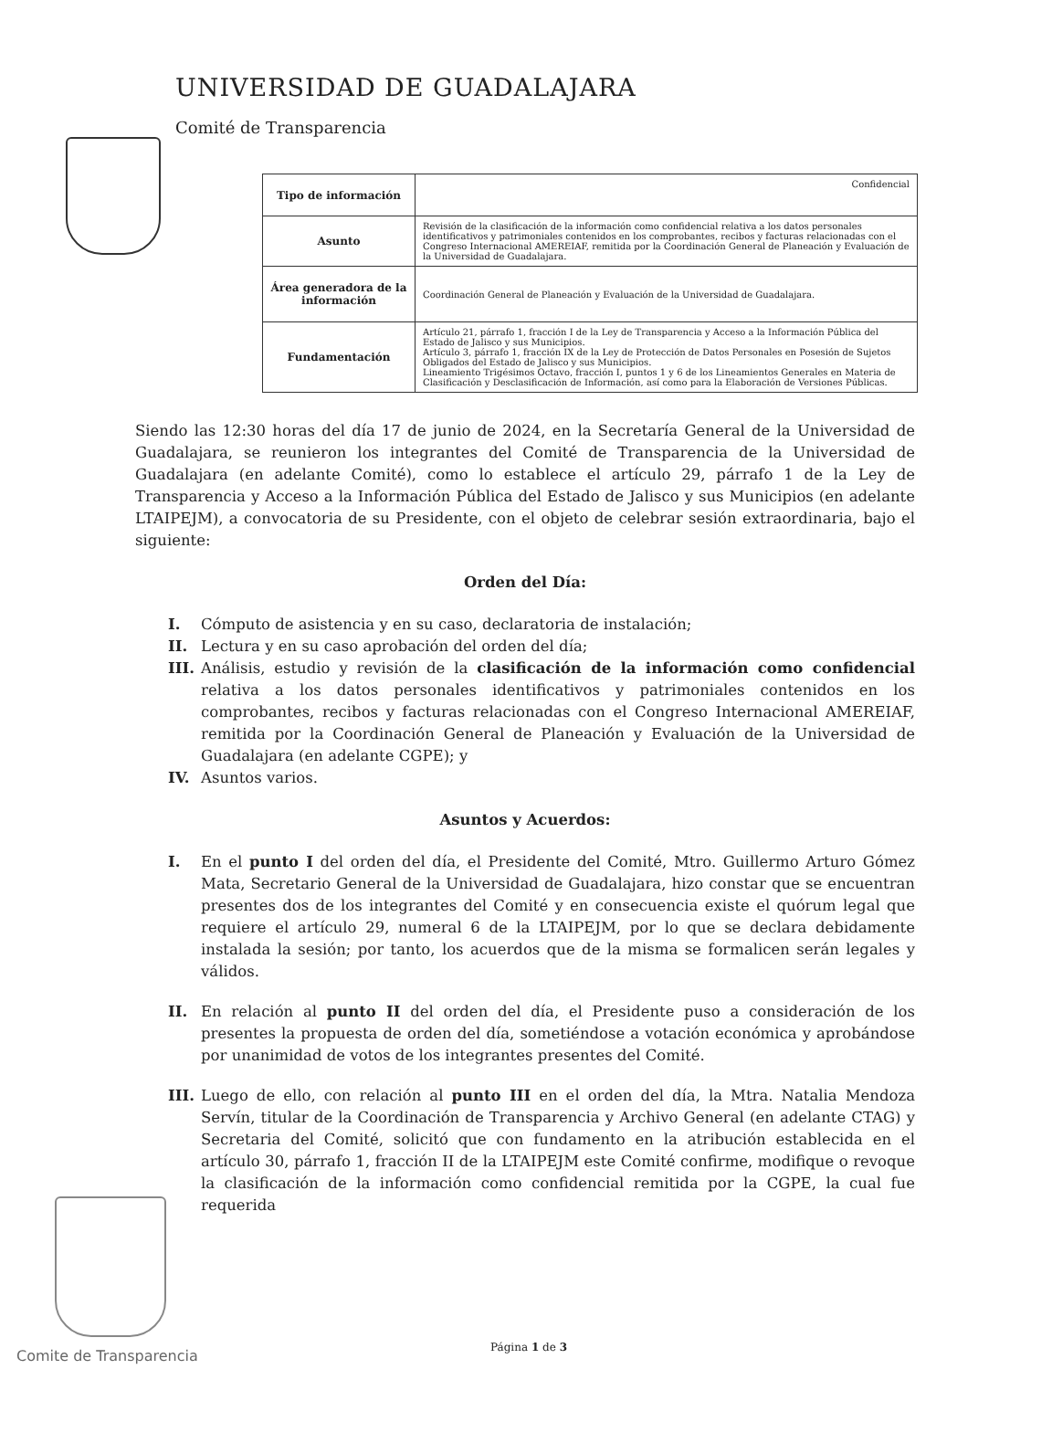UNIVERSIDAD DE GUADALAJARA
Comité de Transparencia
| Tipo de información | Confidencial |
| Asunto | Revisión de la clasificación de la información como confidencial relativa a los datos personales identificativos y patrimoniales contenidos en los comprobantes, recibos y facturas relacionadas con el Congreso Internacional AMEREIAF, remitida por la Coordinación General de Planeación y Evaluación de la Universidad de Guadalajara. |
| Área generadora de la información | Coordinación General de Planeación y Evaluación de la Universidad de Guadalajara. |
| Fundamentación | Artículo 21, párrafo 1, fracción I de la Ley de Transparencia y Acceso a la Información Pública del Estado de Jalisco y sus Municipios. Artículo 3, párrafo 1, fracción IX de la Ley de Protección de Datos Personales en Posesión de Sujetos Obligados del Estado de Jalisco y sus Municipios. Lineamiento Trigésimos Octavo, fracción I, puntos 1 y 6 de los Lineamientos Generales en Materia de Clasificación y Desclasificación de Información, así como para la Elaboración de Versiones Públicas. |
Siendo las 12:30 horas del día 17 de junio de 2024, en la Secretaría General de la Universidad de Guadalajara, se reunieron los integrantes del Comité de Transparencia de la Universidad de Guadalajara (en adelante Comité), como lo establece el artículo 29, párrafo 1 de la Ley de Transparencia y Acceso a la Información Pública del Estado de Jalisco y sus Municipios (en adelante LTAIPEJM), a convocatoria de su Presidente, con el objeto de celebrar sesión extraordinaria, bajo el siguiente:
Orden del Día:
I. Cómputo de asistencia y en su caso, declaratoria de instalación;
II. Lectura y en su caso aprobación del orden del día;
III. Análisis, estudio y revisión de la clasificación de la información como confidencial relativa a los datos personales identificativos y patrimoniales contenidos en los comprobantes, recibos y facturas relacionadas con el Congreso Internacional AMEREIAF, remitida por la Coordinación General de Planeación y Evaluación de la Universidad de Guadalajara (en adelante CGPE); y
IV. Asuntos varios.
Asuntos y Acuerdos:
I. En el punto I del orden del día, el Presidente del Comité, Mtro. Guillermo Arturo Gómez Mata, Secretario General de la Universidad de Guadalajara, hizo constar que se encuentran presentes dos de los integrantes del Comité y en consecuencia existe el quórum legal que requiere el artículo 29, numeral 6 de la LTAIPEJM, por lo que se declara debidamente instalada la sesión; por tanto, los acuerdos que de la misma se formalicen serán legales y válidos.
II. En relación al punto II del orden del día, el Presidente puso a consideración de los presentes la propuesta de orden del día, sometiéndose a votación económica y aprobándose por unanimidad de votos de los integrantes presentes del Comité.
III. Luego de ello, con relación al punto III en el orden del día, la Mtra. Natalia Mendoza Servín, titular de la Coordinación de Transparencia y Archivo General (en adelante CTAG) y Secretaria del Comité, solicitó que con fundamento en la atribución establecida en el artículo 30, párrafo 1, fracción II de la LTAIPEJM este Comité confirme, modifique o revoque la clasificación de la información como confidencial remitida por la CGPE, la cual fue requerida
Comite de Transparencia Página 1 de 3